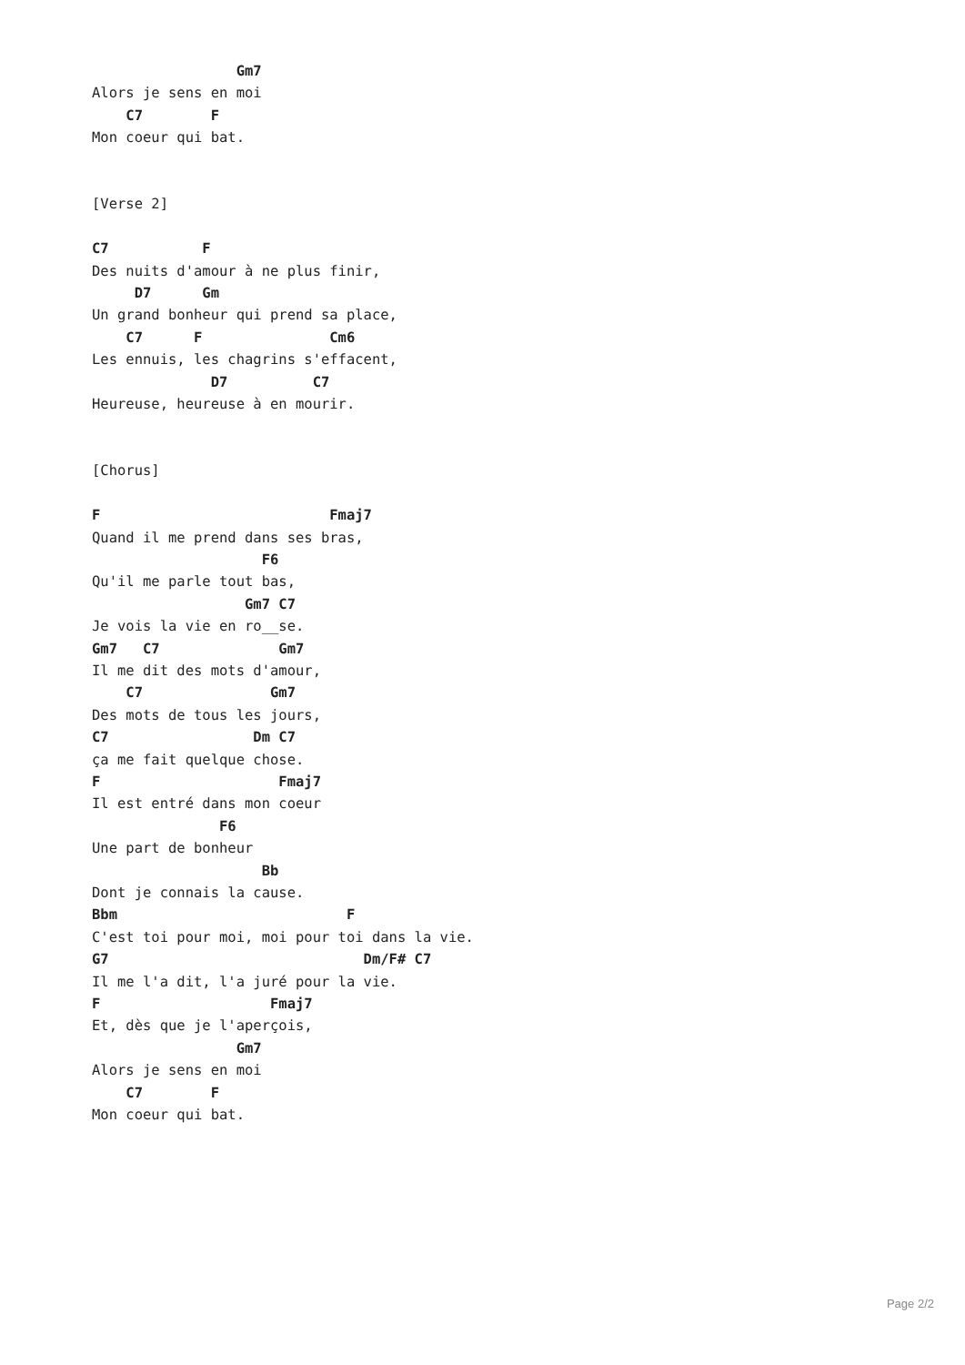Gm7
Alors je sens en moi
    C7        F
Mon coeur qui bat.


[Verse 2]

C7           F
Des nuits d'amour à ne plus finir,
     D7      Gm
Un grand bonheur qui prend sa place,
    C7      F               Cm6
Les ennuis, les chagrins s'effacent,
              D7          C7
Heureuse, heureuse à en mourir.


[Chorus]

F                           Fmaj7
Quand il me prend dans ses bras,
                    F6
Qu'il me parle tout bas,
                  Gm7 C7
Je vois la vie en ro__se.
Gm7   C7              Gm7
Il me dit des mots d'amour,
    C7               Gm7
Des mots de tous les jours,
C7                 Dm C7
ça me fait quelque chose.
F                     Fmaj7
Il est entré dans mon coeur
               F6
Une part de bonheur
                    Bb
Dont je connais la cause.
Bbm                           F
C'est toi pour moi, moi pour toi dans la vie.
G7                              Dm/F# C7
Il me l'a dit, l'a juré pour la vie.
F                    Fmaj7
Et, dès que je l'aperçois,
                 Gm7
Alors je sens en moi
    C7        F
Mon coeur qui bat.
Page 2/2